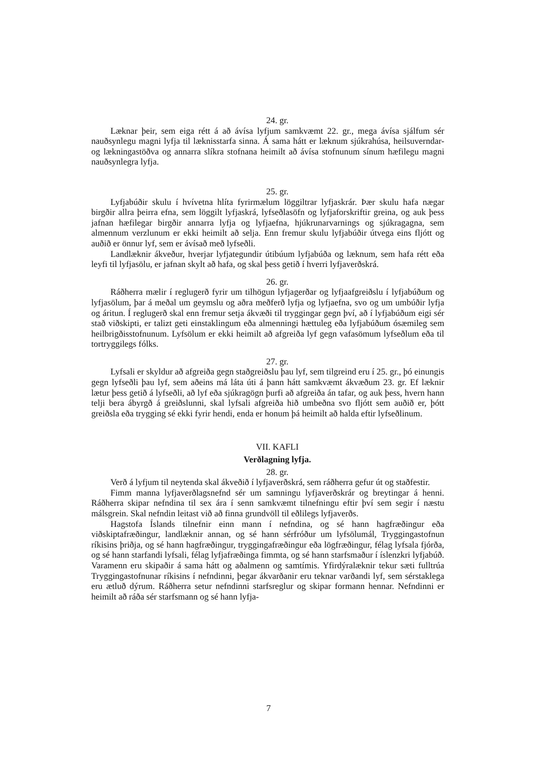24. gr.
Læknar þeir, sem eiga rétt á að ávísa lyfjum samkvæmt 22. gr., mega ávísa sjálfum sér nauðsynlegu magni lyfja til læknisstarfa sinna. Á sama hátt er læknum sjúkrahúsa, heilsuverndar- og lækningastöðva og annarra slíkra stofnana heimilt að ávísa stofnunum sínum hæfilegu magni nauðsynlegra lyfja.
25. gr.
Lyfjabúðir skulu í hvívetna hlíta fyrirmælum löggiltrar lyfjaskrár. Þær skulu hafa nægar birgðir allra þeirra efna, sem löggilt lyfjaskrá, lyfseðlasöfn og lyfjaforskriftir greina, og auk þess jafnan hæfilegar birgðir annarra lyfja og lyfjaefna, hjúkrunarvarnings og sjúkragagna, sem almennum verzlunum er ekki heimilt að selja. Enn fremur skulu lyfjabúðir útvega eins fljótt og auðið er önnur lyf, sem er ávísað með lyfseðli.
Landlæknir ákveður, hverjar lyfjategundir útibúum lyfjabúða og læknum, sem hafa rétt eða leyfi til lyfjasölu, er jafnan skylt að hafa, og skal þess getið í hverri lyfjaverðskrá.
26. gr.
Ráðherra mælir í reglugerð fyrir um tilhögun lyfjagerðar og lyfjaafgreiðslu í lyfjabúðum og lyfjasölum, þar á meðal um geymslu og aðra meðferð lyfja og lyfjaefna, svo og um umbúðir lyfja og áritun. Í reglugerð skal enn fremur setja ákvæði til tryggingar gegn því, að í lyfjabúðum eigi sér stað viðskipti, er talizt geti einstaklingum eða almenningi hættuleg eða lyfjabúðum ósæmileg sem heilbrigðisstofnunum. Lyfsölum er ekki heimilt að afgreiða lyf gegn vafasömum lyfseðlum eða til tortryggilegs fólks.
27. gr.
Lyfsali er skyldur að afgreiða gegn staðgreiðslu þau lyf, sem tilgreind eru í 25. gr., þó einungis gegn lyfseðli þau lyf, sem aðeins má láta úti á þann hátt samkvæmt ákvæðum 23. gr. Ef læknir lætur þess getið á lyfseðli, að lyf eða sjúkragögn þurfi að afgreiða án tafar, og auk þess, hvern hann telji bera ábyrgð á greiðslunni, skal lyfsali afgreiða hið umbeðna svo fljótt sem auðið er, þótt greiðsla eða trygging sé ekki fyrir hendi, enda er honum þá heimilt að halda eftir lyfseðlinum.
VII. KAFLI
Verðlagning lyfja.
28. gr.
Verð á lyfjum til neytenda skal ákveðið í lyfjaverðskrá, sem ráðherra gefur út og staðfestir.
Fimm manna lyfjaverðlagsnefnd sér um samningu lyfjaverðskrár og breytingar á henni. Ráðherra skipar nefndina til sex ára í senn samkvæmt tilnefningu eftir því sem segir í næstu málsgrein. Skal nefndin leitast við að finna grundvöll til eðlilegs lyfjaverðs.
Hagstofa Íslands tilnefnir einn mann í nefndina, og sé hann hagfræðingur eða viðskiptafræðingur, landlæknir annan, og sé hann sérfróður um lyfsölumál, Tryggingastofnun ríkisins þriðja, og sé hann hagfræðingur, tryggingafræðingur eða lögfræðingur, félag lyfsala fjórða, og sé hann starfandi lyfsali, félag lyfjafræðinga fimmta, og sé hann starfsmaður í íslenzkri lyfjabúð. Varamenn eru skipaðir á sama hátt og aðalmenn og samtímis. Yfirdýralæknir tekur sæti fulltrúa Tryggingastofnunar ríkisins í nefndinni, þegar ákvarðanir eru teknar varðandi lyf, sem sérstaklega eru ætluð dýrum. Ráðherra setur nefndinni starfsreglur og skipar formann hennar. Nefndinni er heimilt að ráða sér starfsmann og sé hann lyfja-
7